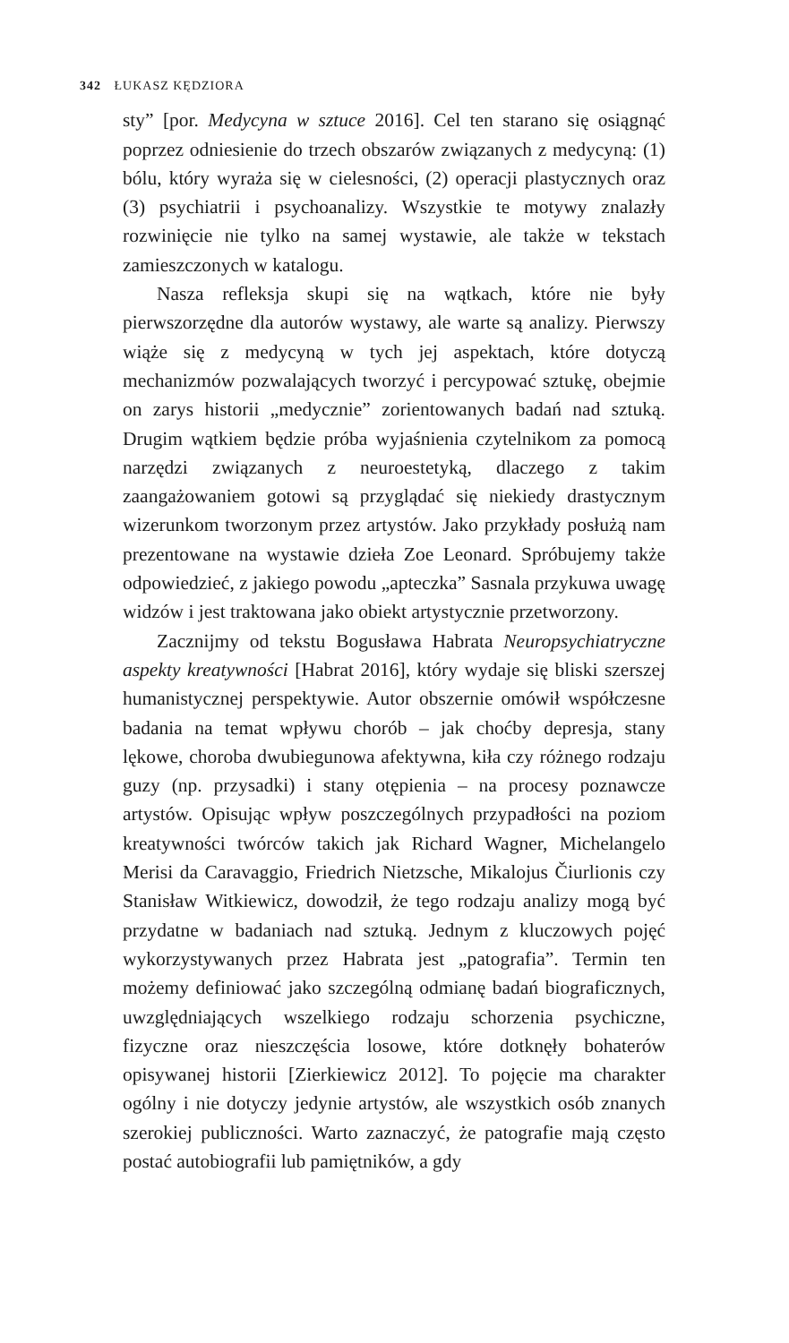342 ŁUKASZ KĘDZIORA
sty” [por. Medycyna w sztuce 2016]. Cel ten starano się osiągnąć poprzez odniesienie do trzech obszarów związanych z medycyną: (1) bólu, który wyraża się w cielesności, (2) operacji plastycznych oraz (3) psychiatrii i psychoanalizy. Wszystkie te motywy znalazły rozwinięcie nie tylko na samej wystawie, ale także w tekstach zamieszczonych w katalogu.
Nasza refleksja skupi się na wątkach, które nie były pierwszorzędne dla autorów wystawy, ale warte są analizy. Pierwszy wiąże się z medycyną w tych jej aspektach, które dotyczą mechanizmów pozwalających tworzyć i percypować sztukę, obejmie on zarys historii „medycznie” zorientowanych badań nad sztuką. Drugim wątkiem będzie próba wyjaśnienia czytelnikom za pomocą narzędzi związanych z neuroestetyką, dlaczego z takim zaangażowaniem gotowi są przyglądać się niekiedy drastycznym wizerunkom tworzonym przez artystów. Jako przykłady posłużą nam prezentowane na wystawie dzieła Zoe Leonard. Spróbujemy także odpowiedzieć, z jakiego powodu „apteczka” Sasnala przykuwa uwagę widzów i jest traktowana jako obiekt artystycznie przetworzony.
Zacznijmy od tekstu Bogusława Habrata Neuropsychiatryczne aspekty kreatywności [Habrat 2016], który wydaje się bliski szerszej humanistycznej perspektywie. Autor obszernie omówił współczesne badania na temat wpływu chorób – jak choćby depresja, stany lękowe, choroba dwubiegunowa afektywna, kiła czy różnego rodzaju guzy (np. przysadki) i stany otępienia – na procesy poznawcze artystów. Opisując wpływ poszczególnych przypadłości na poziom kreatywności twórców takich jak Richard Wagner, Michelangelo Merisi da Caravaggio, Friedrich Nietzsche, Mikalojus Čiurlionis czy Stanisław Witkiewicz, dowodził, że tego rodzaju analizy mogą być przydatne w badaniach nad sztuką. Jednym z kluczowych pojęć wykorzystywanych przez Habrata jest „patografia”. Termin ten możemy definiować jako szczególną odmianę badań biograficznych, uwzględniających wszelkiego rodzaju schorzenia psychiczne, fizyczne oraz nieszczęścia losowe, które dotknęły bohaterów opisywanej historii [Zierkiewicz 2012]. To pojęcie ma charakter ogólny i nie dotyczy jedynie artystów, ale wszystkich osób znanych szerokiej publiczności. Warto zaznaczyć, że patografie mają często postać autobiografii lub pamiętników, a gdy